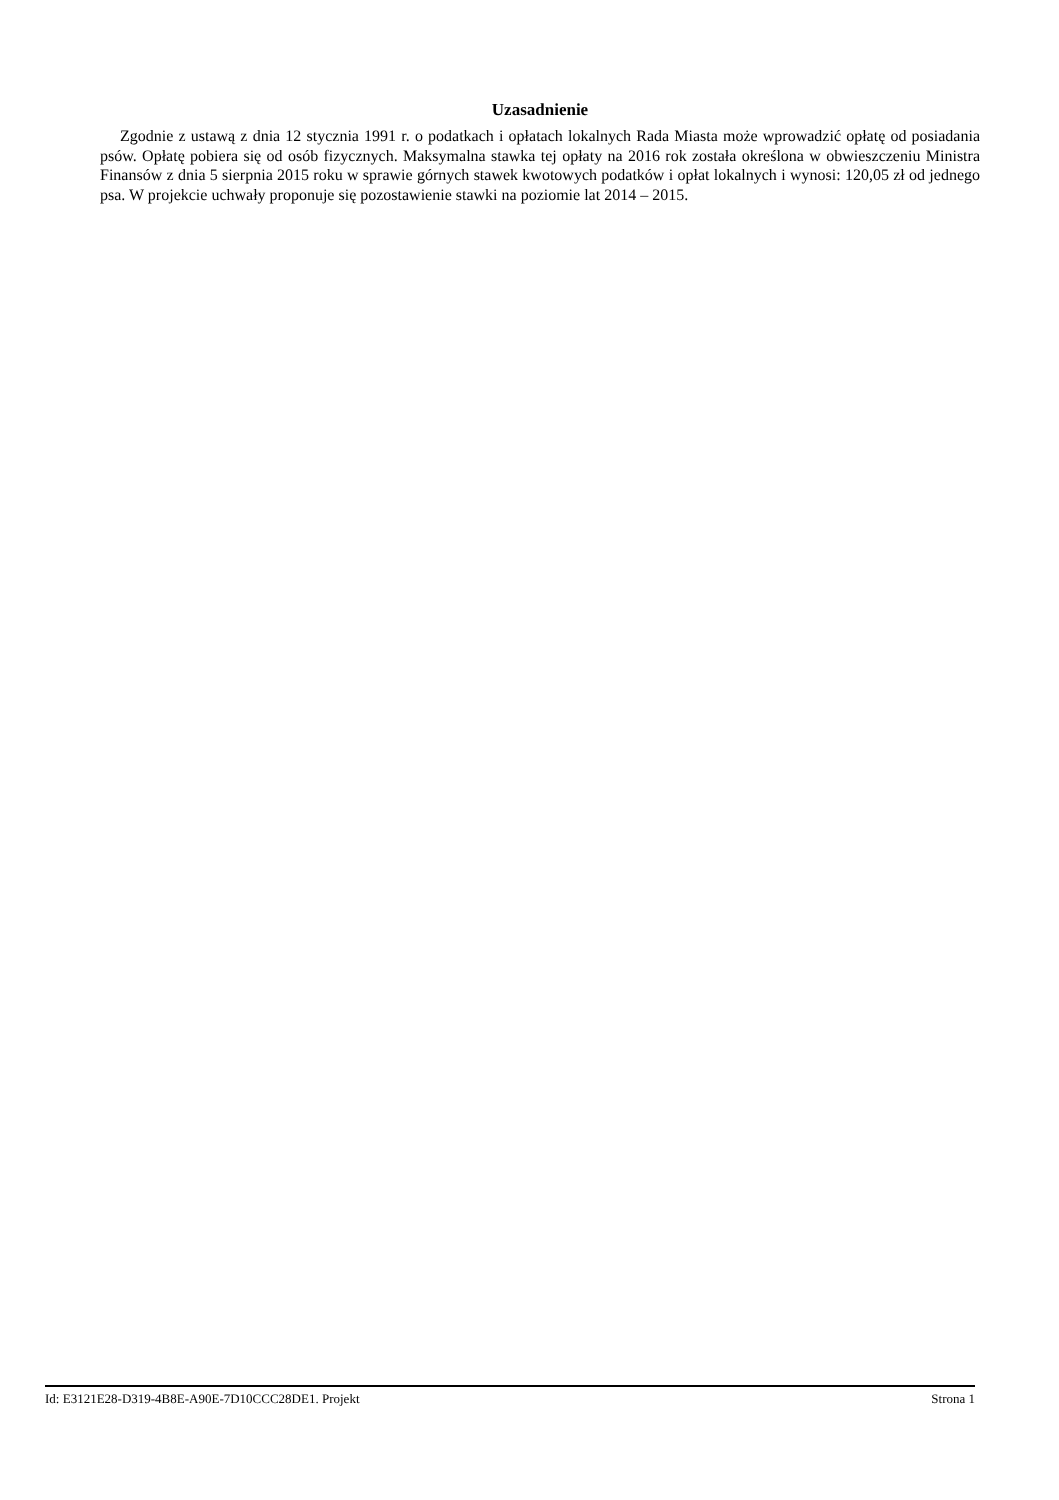Uzasadnienie
Zgodnie z ustawą z dnia 12 stycznia 1991 r. o podatkach i opłatach lokalnych Rada Miasta może wprowadzić opłatę od posiadania psów. Opłatę pobiera się od osób fizycznych. Maksymalna stawka tej opłaty na 2016 rok została określona w obwieszczeniu Ministra Finansów z dnia 5 sierpnia 2015 roku w sprawie górnych stawek kwotowych podatków i opłat lokalnych i wynosi: 120,05 zł od jednego psa. W projekcie uchwały proponuje się pozostawienie stawki na poziomie lat 2014 – 2015.
Id: E3121E28-D319-4B8E-A90E-7D10CCC28DE1. Projekt Strona 1